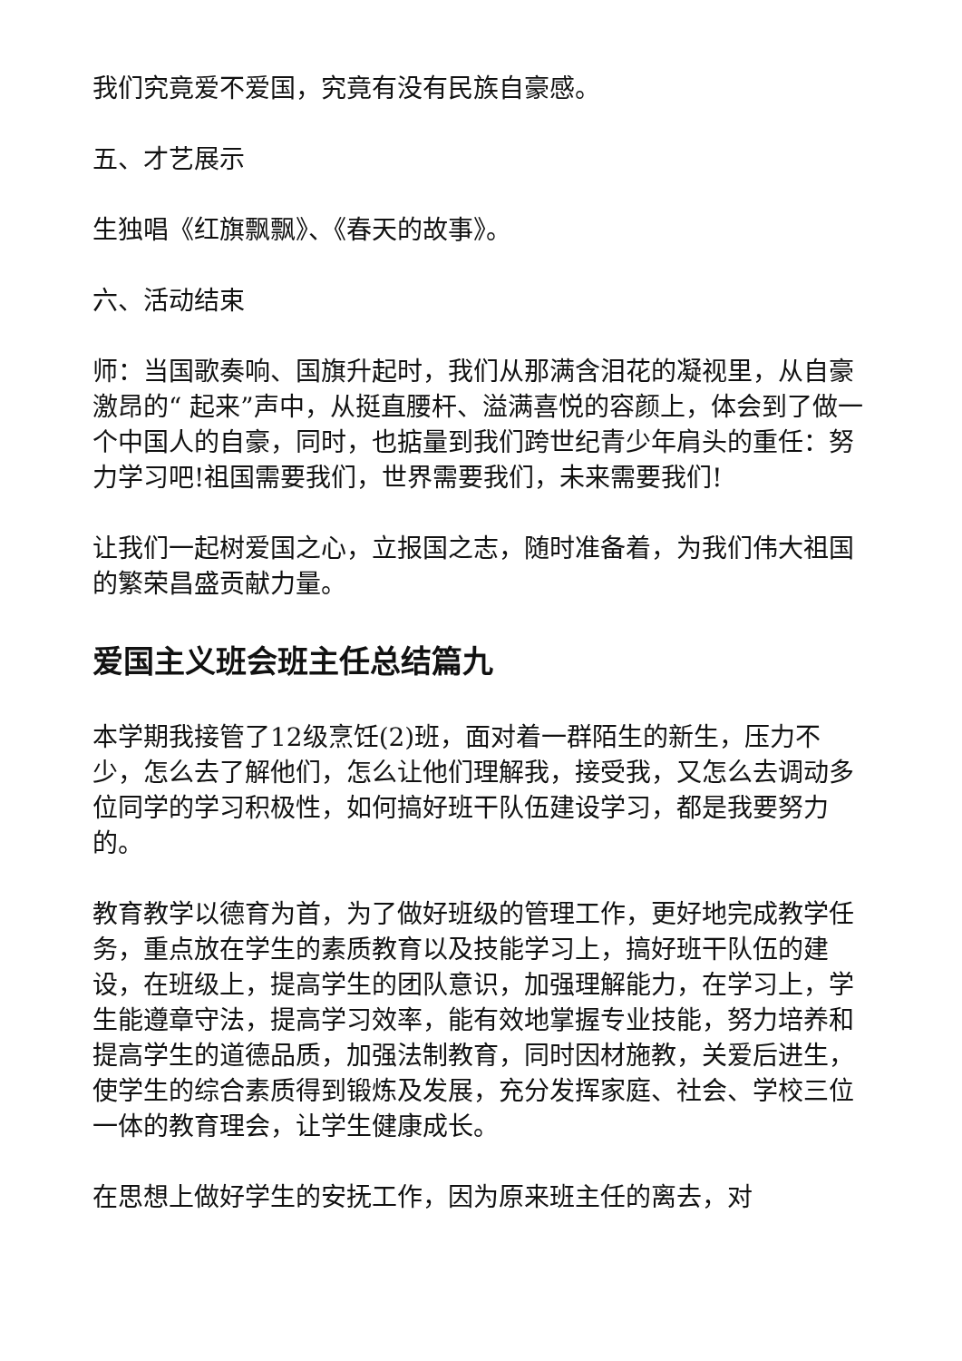我们究竟爱不爱国，究竟有没有民族自豪感。
五、才艺展示
生独唱《红旗飘飘》、《春天的故事》。
六、活动结束
师：当国歌奏响、国旗升起时，我们从那满含泪花的凝视里，从自豪激昂的“ 起来”声中，从挺直腰杆、溢满喜悦的容颜上，体会到了做一个中国人的自豪，同时，也掂量到我们跨世纪青少年肩头的重任：努力学习吧!祖国需要我们，世界需要我们，未来需要我们!
让我们一起树爱国之心，立报国之志，随时准备着，为我们伟大祖国的繁荣昌盛贡献力量。
爱国主义班会班主任总结篇九
本学期我接管了12级烹饪(2)班，面对着一群陌生的新生，压力不少，怎么去了解他们，怎么让他们理解我，接受我，又怎么去调动多位同学的学习积极性，如何搞好班干队伍建设学习，都是我要努力的。
教育教学以德育为首，为了做好班级的管理工作，更好地完成教学任务，重点放在学生的素质教育以及技能学习上，搞好班干队伍的建设，在班级上，提高学生的团队意识，加强理解能力，在学习上，学生能遵章守法，提高学习效率，能有效地掌握专业技能，努力培养和提高学生的道德品质，加强法制教育，同时因材施教，关爱后进生，使学生的综合素质得到锻炼及发展，充分发挥家庭、社会、学校三位一体的教育理会，让学生健康成长。
在思想上做好学生的安抚工作，因为原来班主任的离去，对